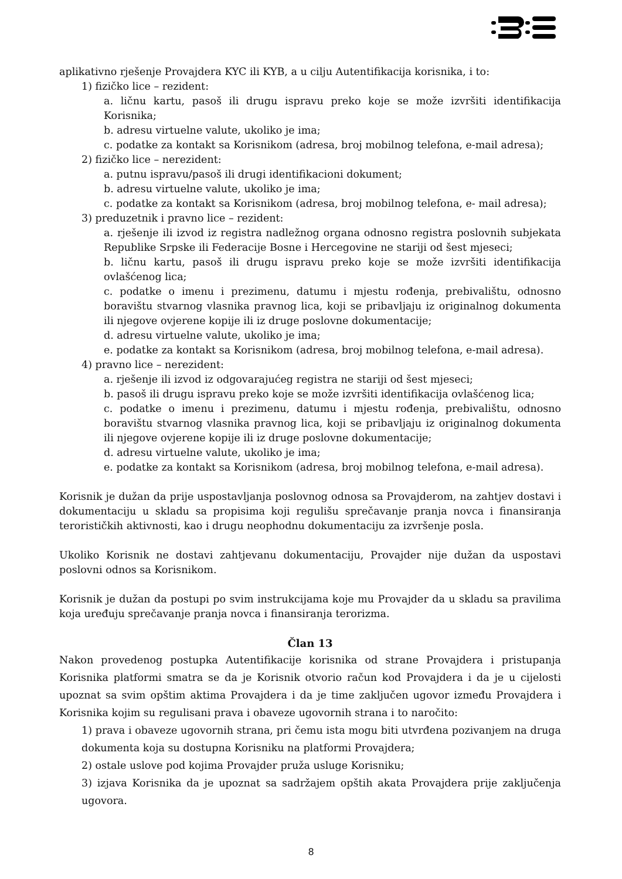aplikativno rješenje Provajdera KYC ili KYB, a u cilju Autentifikacija korisnika, i to:
1) fizičko lice – rezident:
a. ličnu kartu, pasoš ili drugu ispravu preko koje se može izvršiti identifikacija Korisnika;
b. adresu virtuelne valute, ukoliko je ima;
c. podatke za kontakt sa Korisnikom (adresa, broj mobilnog telefona, e-mail adresa);
2) fizičko lice – nerezident:
a. putnu ispravu/pasoš ili drugi identifikacioni dokument;
b. adresu virtuelne valute, ukoliko je ima;
c. podatke za kontakt sa Korisnikom (adresa, broj mobilnog telefona, e- mail adresa);
3) preduzetnik i pravno lice – rezident:
a. rješenje ili izvod iz registra nadležnog organa odnosno registra poslovnih subjekata Republike Srpske ili Federacije Bosne i Hercegovine ne stariji od šest mjeseci;
b. ličnu kartu, pasoš ili drugu ispravu preko koje se može izvršiti identifikacija ovlašćenog lica;
c. podatke o imenu i prezimenu, datumu i mjestu rođenja, prebivalištu, odnosno boravištu stvarnog vlasnika pravnog lica, koji se pribavljaju iz originalnog dokumenta ili njegove ovjerene kopije ili iz druge poslovne dokumentacije;
d. adresu virtuelne valute, ukoliko je ima;
e. podatke za kontakt sa Korisnikom (adresa, broj mobilnog telefona, e-mail adresa).
4) pravno lice – nerezident:
a. rješenje ili izvod iz odgovarajućeg registra ne stariji od šest mjeseci;
b. pasoš ili drugu ispravu preko koje se može izvršiti identifikacija ovlašćenog lica;
c. podatke o imenu i prezimenu, datumu i mjestu rođenja, prebivalištu, odnosno boravištu stvarnog vlasnika pravnog lica, koji se pribavljaju iz originalnog dokumenta ili njegove ovjerene kopije ili iz druge poslovne dokumentacije;
d. adresu virtuelne valute, ukoliko je ima;
e. podatke za kontakt sa Korisnikom (adresa, broj mobilnog telefona, e-mail adresa).
Korisnik je dužan da prije uspostavljanja poslovnog odnosa sa Provajderom, na zahtjev dostavi i dokumentaciju u skladu sa propisima koji regulišu sprečavanje pranja novca i finansiranja terorističkih aktivnosti, kao i drugu neophodnu dokumentaciju za izvršenje posla.
Ukoliko Korisnik ne dostavi zahtjevanu dokumentaciju, Provajder nije dužan da uspostavi poslovni odnos sa Korisnikom.
Korisnik je dužan da postupi po svim instrukcijama koje mu Provajder da u skladu sa pravilima koja uređuju sprečavanje pranja novca i finansiranja terorizma.
Član 13
Nakon provedenog postupka Autentifikacije korisnika od strane Provajdera i pristupanja Korisnika platformi smatra se da je Korisnik otvorio račun kod Provajdera i da je u cijelosti upoznat sa svim opštim aktima Provajdera i da je time zaključen ugovor između Provajdera i Korisnika kojim su regulisani prava i obaveze ugovornih strana i to naročito:
1) prava i obaveze ugovornih strana, pri čemu ista mogu biti utvrđena pozivanjem na druga dokumenta koja su dostupna Korisniku na platformi Provajdera;
2) ostale uslove pod kojima Provajder pruža usluge Korisniku;
3) izjava Korisnika da je upoznat sa sadržajem opštih akata Provajdera prije zaključenja ugovora.
8